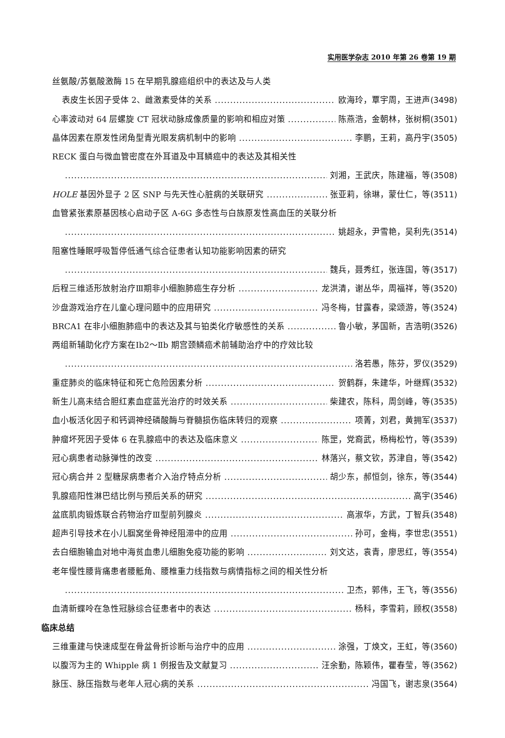实用医学杂志 2010 年第 26 卷第 19 期
丝氨酸/苏氨酸激酶 15 在早期乳腺癌组织中的表达及与人类
表皮生长因子受体 2、雌激素受体的关系 欧海玲，覃宇周，王进声(3498)
心率波动对 64 层螺旋 CT 冠状动脉成像质量的影响和相应对策 陈燕浩，金朝林，张树桐(3501)
晶体因素在原发性闭角型青光眼发病机制中的影响 李鹏，王莉，高丹宇(3505)
RECK 蛋白与微血管密度在外耳道及中耳鳞癌中的表达及其相关性
刘湘，王武庆，陈建福，等(3508)
HOLE 基因外显子 2 区 SNP 与先天性心脏病的关联研究 张亚莉，徐琳，蒙仕仁，等(3511)
血管紧张素原基因核心启动子区 A-6G 多态性与白族原发性高血压的关联分析
姚超永，尹雪艳，吴利先(3514)
阻塞性睡眠呼吸暂停低通气综合征患者认知功能影响因素的研究
魏兵，聂秀红，张连国，等(3517)
后程三维适形放射治疗Ⅲ期非小细胞肺癌生存分析 龙洪清，谢丛华，周福祥，等(3520)
沙盘游戏治疗在儿童心理问题中的应用研究 冯冬梅，甘露春，梁颂游，等(3524)
BRCA1 在非小细胞肺癌中的表达及其与铂类化疗敏感性的关系 鲁小敏，茅国新，吉浩明(3526)
两组新辅助化疗方案在Ⅰb2～Ⅱb 期宫颈鳞癌术前辅助治疗中的疗效比较
洛若愚，陈芬，罗仪(3529)
重症肺炎的临床特征和死亡危险因素分析 贺鹤群，朱建华，叶继辉(3532)
新生儿高未结合胆红素血症蓝光治疗的时效关系 柴建农，陈科，周剑峰，等(3535)
血小板活化因子和钙调神经磷酸酶与脊髓损伤临床转归的观察 项菁，刘君，黄拥军(3537)
肿瘤坏死因子受体 6 在乳腺癌中的表达及临床意义 陈罡，党裔武，杨梅松竹，等(3539)
冠心病患者动脉弹性的改变 林落兴，蔡文钦，苏津自，等(3542)
冠心病合并 2 型糖尿病患者介入治疗特点分析 胡少东，郝恒剑，徐东，等(3544)
乳腺癌阳性淋巴结比例与预后关系的研究 高宇(3546)
盆底肌肉锻炼联合药物治疗Ⅲ型前列腺炎 高淑华，方武，丁智兵(3548)
超声引导技术在小儿腘窝坐骨神经阻滞中的应用 孙可，金梅，李世忠(3551)
去白细胞输血对地中海贫血患儿细胞免疫功能的影响 刘文达，袁青，廖思红，等(3554)
老年慢性腰背痛患者腰骶角、腰椎重力线指数与病情指标之间的相关性分析
卫杰，郭伟，王飞，等(3556)
血清新蝶呤在急性冠脉综合征患者中的表达 杨科，李雪莉，顾权(3558)
临床总结
三维重建与快速成型在骨盆骨折诊断与治疗中的应用 涂强，丁焕文，王虹，等(3560)
以腹泻为主的 Whipple 病 1 例报告及文献复习 汪余勤，陈颖伟，瞿春莹，等(3562)
脉压、脉压指数与老年人冠心病的关系 冯国飞，谢志泉(3564)